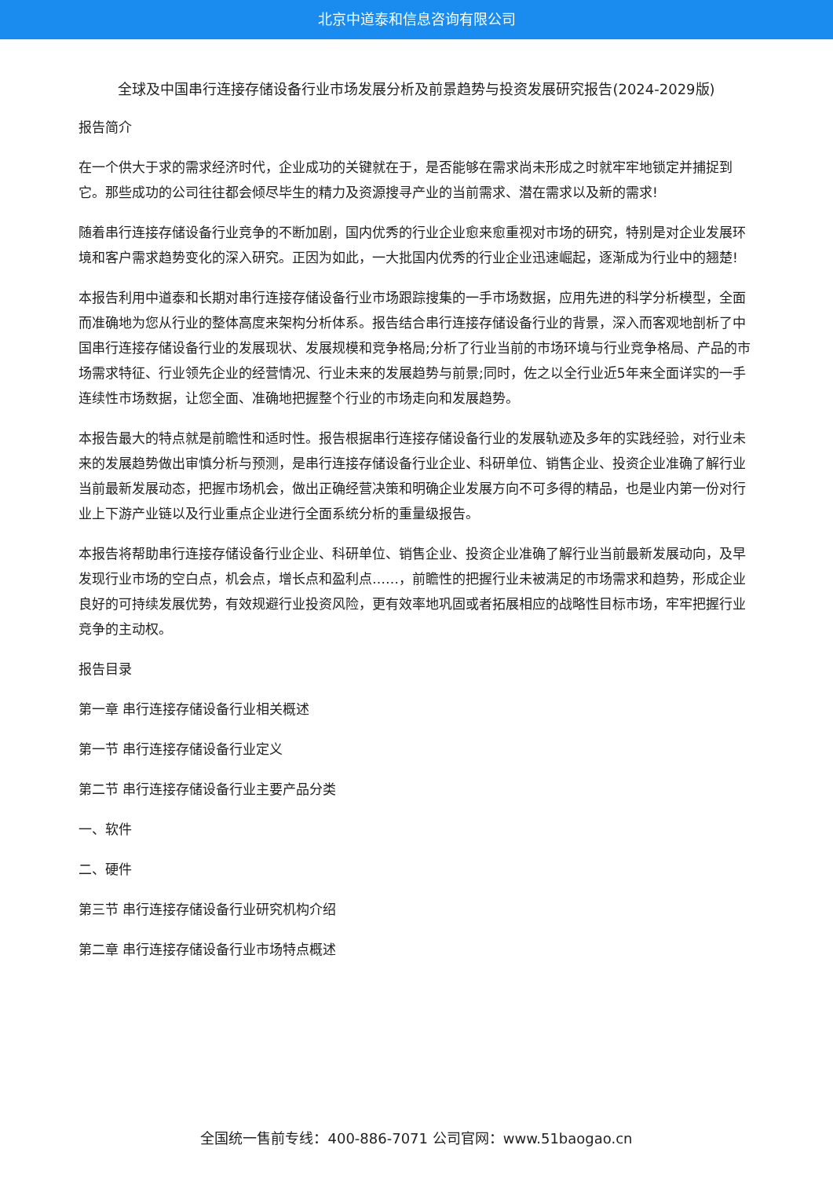北京中道泰和信息咨询有限公司
全球及中国串行连接存储设备行业市场发展分析及前景趋势与投资发展研究报告(2024-2029版)
报告简介
在一个供大于求的需求经济时代，企业成功的关键就在于，是否能够在需求尚未形成之时就牢牢地锁定并捕捉到它。那些成功的公司往往都会倾尽毕生的精力及资源搜寻产业的当前需求、潜在需求以及新的需求!
随着串行连接存储设备行业竞争的不断加剧，国内优秀的行业企业愈来愈重视对市场的研究，特别是对企业发展环境和客户需求趋势变化的深入研究。正因为如此，一大批国内优秀的行业企业迅速崛起，逐渐成为行业中的翘楚!
本报告利用中道泰和长期对串行连接存储设备行业市场跟踪搜集的一手市场数据，应用先进的科学分析模型，全面而准确地为您从行业的整体高度来架构分析体系。报告结合串行连接存储设备行业的背景，深入而客观地剖析了中国串行连接存储设备行业的发展现状、发展规模和竞争格局;分析了行业当前的市场环境与行业竞争格局、产品的市场需求特征、行业领先企业的经营情况、行业未来的发展趋势与前景;同时，佐之以全行业近5年来全面详实的一手连续性市场数据，让您全面、准确地把握整个行业的市场走向和发展趋势。
本报告最大的特点就是前瞻性和适时性。报告根据串行连接存储设备行业的发展轨迹及多年的实践经验，对行业未来的发展趋势做出审慎分析与预测，是串行连接存储设备行业企业、科研单位、销售企业、投资企业准确了解行业当前最新发展动态，把握市场机会，做出正确经营决策和明确企业发展方向不可多得的精品，也是业内第一份对行业上下游产业链以及行业重点企业进行全面系统分析的重量级报告。
本报告将帮助串行连接存储设备行业企业、科研单位、销售企业、投资企业准确了解行业当前最新发展动向，及早发现行业市场的空白点，机会点，增长点和盈利点……，前瞻性的把握行业未被满足的市场需求和趋势，形成企业良好的可持续发展优势，有效规避行业投资风险，更有效率地巩固或者拓展相应的战略性目标市场，牢牢把握行业竞争的主动权。
报告目录
第一章 串行连接存储设备行业相关概述
第一节 串行连接存储设备行业定义
第二节 串行连接存储设备行业主要产品分类
一、软件
二、硬件
第三节 串行连接存储设备行业研究机构介绍
第二章 串行连接存储设备行业市场特点概述
全国统一售前专线：400-886-7071 公司官网：www.51baogao.cn